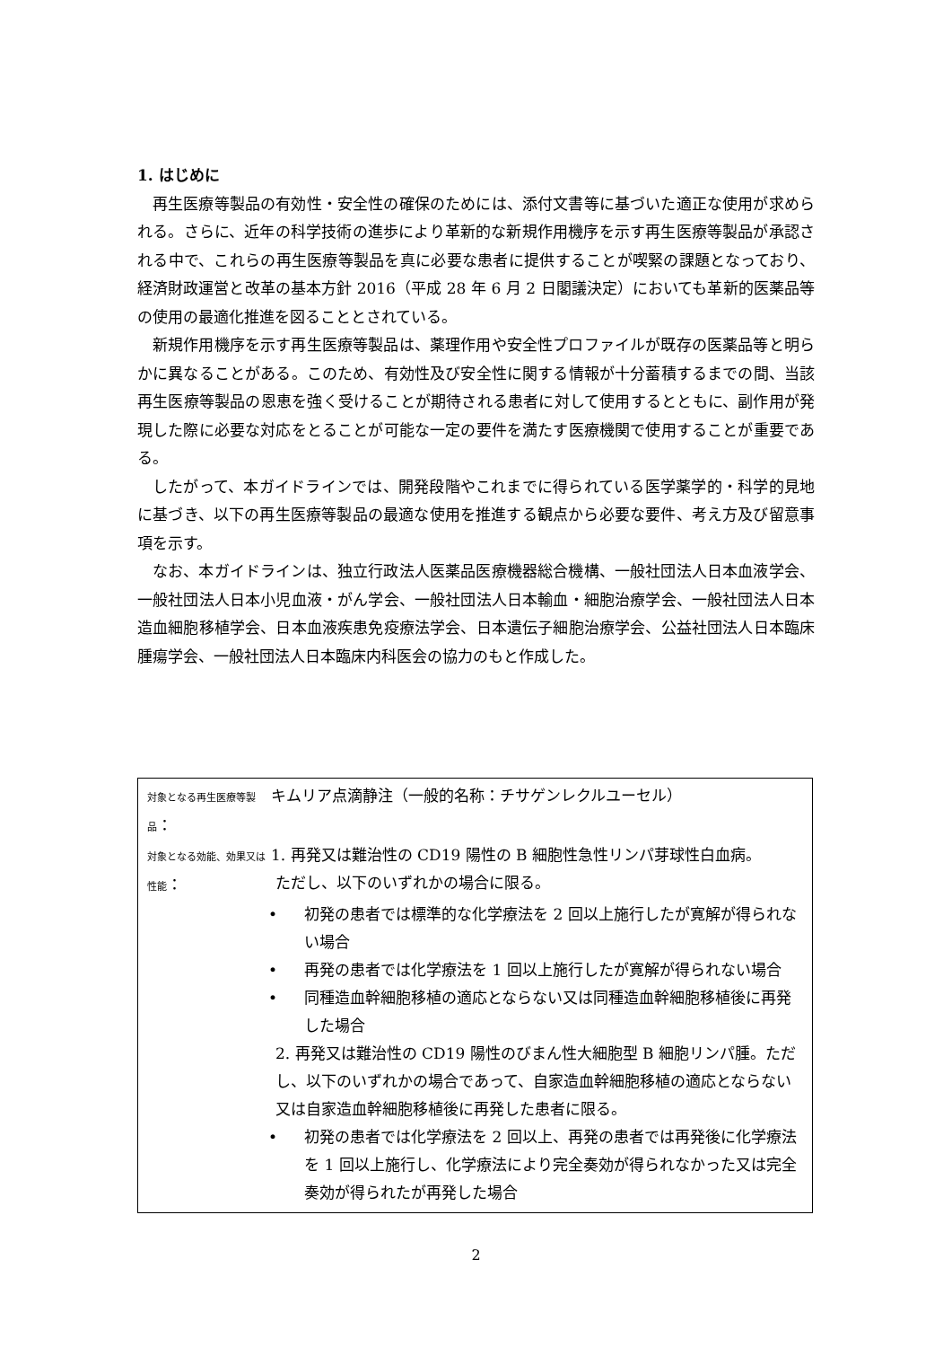1. はじめに
再生医療等製品の有効性・安全性の確保のためには、添付文書等に基づいた適正な使用が求められる。さらに、近年の科学技術の進歩により革新的な新規作用機序を示す再生医療等製品が承認される中で、これらの再生医療等製品を真に必要な患者に提供することが喫緊の課題となっており、経済財政運営と改革の基本方針 2016（平成 28 年 6 月 2 日閣議決定）においても革新的医薬品等の使用の最適化推進を図ることとされている。
新規作用機序を示す再生医療等製品は、薬理作用や安全性プロファイルが既存の医薬品等と明らかに異なることがある。このため、有効性及び安全性に関する情報が十分蓄積するまでの間、当該再生医療等製品の恩恵を強く受けることが期待される患者に対して使用するとともに、副作用が発現した際に必要な対応をとることが可能な一定の要件を満たす医療機関で使用することが重要である。
したがって、本ガイドラインでは、開発段階やこれまでに得られている医学薬学的・科学的見地に基づき、以下の再生医療等製品の最適な使用を推進する観点から必要な要件、考え方及び留意事項を示す。
なお、本ガイドラインは、独立行政法人医薬品医療機器総合機構、一般社団法人日本血液学会、一般社団法人日本小児血液・がん学会、一般社団法人日本輸血・細胞治療学会、一般社団法人日本造血細胞移植学会、日本血液疾患免疫療法学会、日本遺伝子細胞治療学会、公益社団法人日本臨床腫瘍学会、一般社団法人日本臨床内科医会の協力のもと作成した。
対象となる再生医療等製品：
キムリア点滴静注（一般的名称：チサゲンレクルユーセル）
対象となる効能、効果又は性能：
1. 再発又は難治性の CD19 陽性の B 細胞性急性リンパ芽球性白血病。
ただし、以下のいずれかの場合に限る。
• 初発の患者では標準的な化学療法を 2 回以上施行したが寛解が得られない場合
• 再発の患者では化学療法を 1 回以上施行したが寛解が得られない場合
• 同種造血幹細胞移植の適応とならない又は同種造血幹細胞移植後に再発した場合
2. 再発又は難治性の CD19 陽性のびまん性大細胞型 B 細胞リンパ腫。ただし、以下のいずれかの場合であって、自家造血幹細胞移植の適応とならない又は自家造血幹細胞移植後に再発した患者に限る。
• 初発の患者では化学療法を 2 回以上、再発の患者では再発後に化学療法を 1 回以上施行し、化学療法により完全奏効が得られなかった又は完全奏効が得られたが再発した場合
2